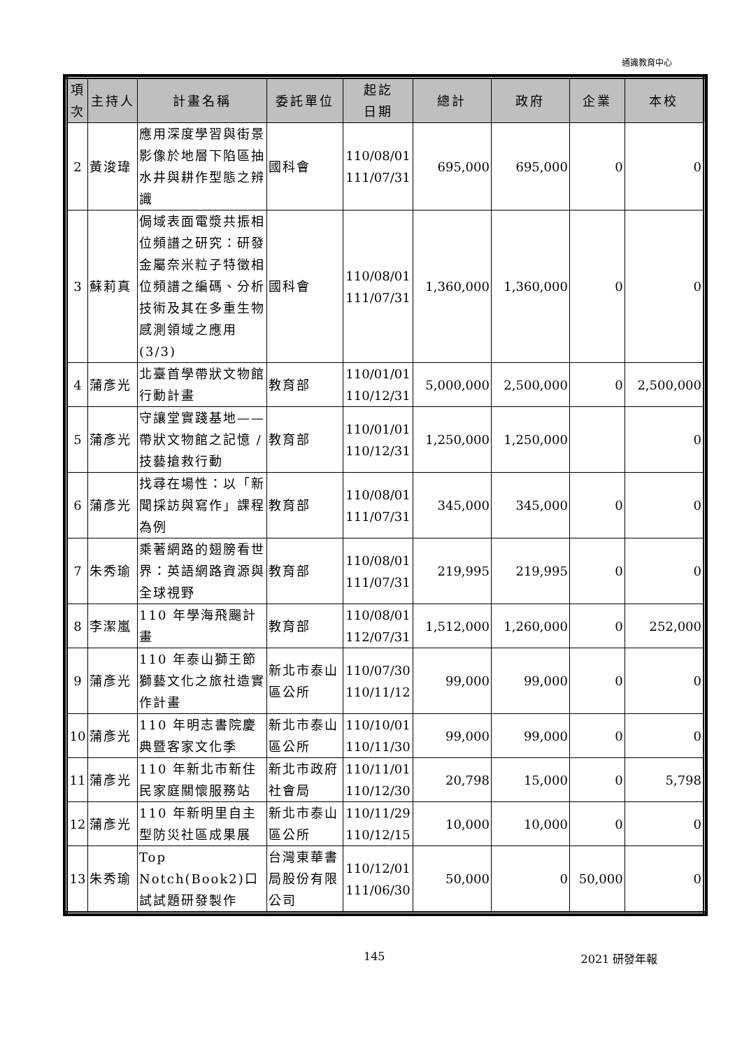通識教育中心
| 項 次 | 主持人 | 計畫名稱 | 委託單位 | 起訖 日期 | 總計 | 政府 | 企業 | 本校 |
| --- | --- | --- | --- | --- | --- | --- | --- | --- |
| 2 | 黃浚瑋 | 應用深度學習與街景影像於地層下陷區抽水井與耕作型態之辨識 | 國科會 | 110/08/01 111/07/31 | 695,000 | 695,000 | 0 | 0 |
| 3 | 蘇莉真 | 侷域表面電漿共振相位頻譜之研究：研發金屬奈米粒子特徵相位頻譜之編碼、分析技術及其在多重生物感測領域之應用(3/3) | 國科會 | 110/08/01 111/07/31 | 1,360,000 | 1,360,000 | 0 | 0 |
| 4 | 蒲彥光 | 北臺首學帶狀文物館行動計畫 | 教育部 | 110/01/01 110/12/31 | 5,000,000 | 2,500,000 | 0 | 2,500,000 |
| 5 | 蒲彥光 | 守讓堂實踐基地——帶狀文物館之記憶 /技藝搶救行動 | 教育部 | 110/01/01 110/12/31 | 1,250,000 | 1,250,000 | | 0 |
| 6 | 蒲彥光 | 找尋在場性：以「新聞採訪與寫作」課程為例 | 教育部 | 110/08/01 111/07/31 | 345,000 | 345,000 | 0 | 0 |
| 7 | 朱秀瑜 | 乘著網路的翅膀看世界：英語網路資源與全球視野 | 教育部 | 110/08/01 111/07/31 | 219,995 | 219,995 | 0 | 0 |
| 8 | 李潔嵐 | 110 年學海飛颺計畫 | 教育部 | 110/08/01 112/07/31 | 1,512,000 | 1,260,000 | 0 | 252,000 |
| 9 | 蒲彥光 | 110 年泰山獅王節獅藝文化之旅社造實作計畫 | 新北市泰山區公所 | 110/07/30 110/11/12 | 99,000 | 99,000 | 0 | 0 |
| 10 | 蒲彥光 | 110 年明志書院慶典暨客家文化季 | 新北市泰山區公所 | 110/10/01 110/11/30 | 99,000 | 99,000 | 0 | 0 |
| 11 | 蒲彥光 | 110 年新北市新住民家庭關懷服務站 | 新北市政府社會局 | 110/11/01 110/12/30 | 20,798 | 15,000 | 0 | 5,798 |
| 12 | 蒲彥光 | 110 年新明里自主型防災社區成果展 | 新北市泰山區公所 | 110/11/29 110/12/15 | 10,000 | 10,000 | 0 | 0 |
| 13 | 朱秀瑜 | Top Notch(Book2)口試試題研發製作 | 台灣東華書局股份有限公司 | 110/12/01 111/06/30 | 50,000 | 0 | 50,000 | 0 |
145 2021 研發年報